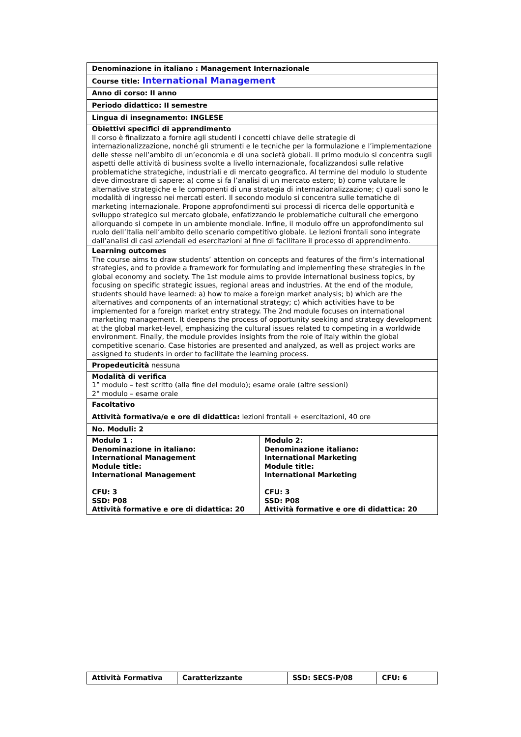| Denominazione in italiano : Management Internazionale | |
| Course title: International Management | |
| Anno di corso: II anno | |
| Periodo didattico: II semestre | |
| Lingua di insegnamento: INGLESE | |
| Obiettivi specifici di apprendimento Il corso è finalizzato a fornire agli studenti i concetti chiave delle strategie di internazionalizzazione, nonché gli strumenti e le tecniche per la formulazione e l’implementazione delle stesse nell’ambito di un’economia e di una società globali. Il primo modulo si concentra sugli aspetti delle attività di business svolte a livello internazionale, focalizzandosi sulle relative problematiche strategiche, industriali e di mercato geografico. Al termine del modulo lo studente deve dimostrare di sapere: a) come si fa l’analisi di un mercato estero; b) come valutare le alternative strategiche e le componenti di una strategia di internazionalizzazione; c) quali sono le modalità di ingresso nei mercati esteri. Il secondo modulo si concentra sulle tematiche di marketing internazionale. Propone approfondimenti sui processi di ricerca delle opportunità e sviluppo strategico sul mercato globale, enfatizzando le problematiche culturali che emergono allorquando si compete in un ambiente mondiale. Infine, il modulo offre un approfondimento sul ruolo dell’Italia nell’ambito dello scenario competitivo globale. Le lezioni frontali sono integrate dall’analisi di casi aziendali ed esercitazioni al fine di facilitare il processo di apprendimento. | |
| Learning outcomes The course aims to draw students’ attention on concepts and features of the firm’s international strategies, and to provide a framework for formulating and implementing these strategies in the global economy and society. The 1st module aims to provide international business topics, by focusing on specific strategic issues, regional areas and industries. At the end of the module, students should have learned: a) how to make a foreign market analysis; b) which are the alternatives and components of an international strategy; c) which activities have to be implemented for a foreign market entry strategy. The 2nd module focuses on international marketing management. It deepens the process of opportunity seeking and strategy development at the global market-level, emphasizing the cultural issues related to competing in a worldwide environment. Finally, the module provides insights from the role of Italy within the global competitive scenario. Case histories are presented and analyzed, as well as project works are assigned to students in order to facilitate the learning process. | |
| Propedeuticità nessuna | |
| Modalità di verifica 1° modulo – test scritto (alla fine del modulo); esame orale (altre sessioni) 2° modulo – esame orale | |
| Facoltativo | |
| Attività formativa/e e ore di didattica: lezioni frontali + esercitazioni, 40 ore | |
| No. Moduli: 2 | |
| Modulo 1 : Denominazione in italiano: International Management Module title: International Management CFU: 3 SSD: P08 Attività formative e ore di didattica: 20 | Modulo 2: Denominazione italiano: International Marketing Module title: International Marketing CFU: 3 SSD: P08 Attività formative e ore di didattica: 20 |
| Attività Formativa | Caratterizzante | SSD: SECS-P/08 | CFU: 6 |